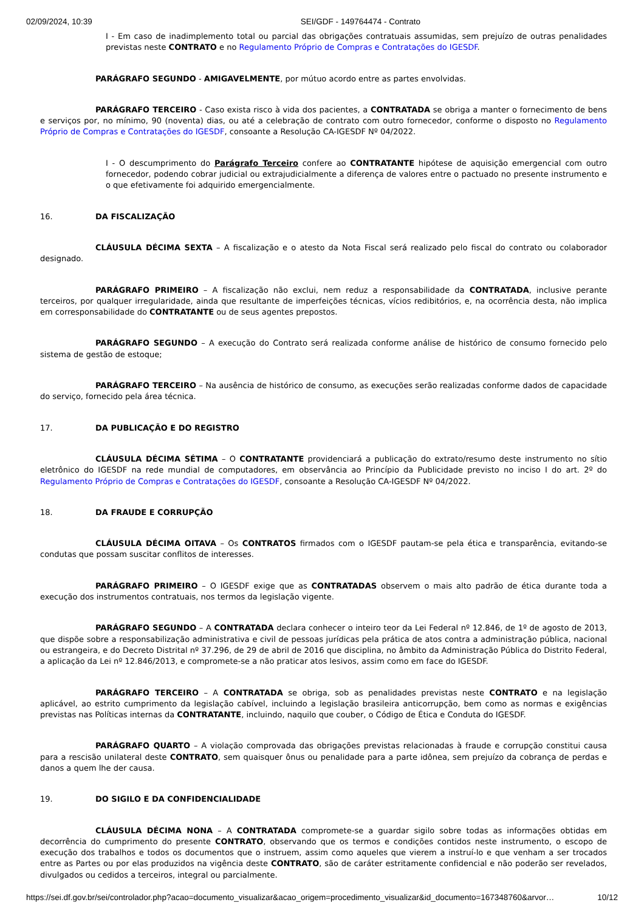02/09/2024, 10:39 SEI/GDF - 149764474 - Contrato
I - Em caso de inadimplemento total ou parcial das obrigações contratuais assumidas, sem prejuízo de outras penalidades previstas neste CONTRATO e no Regulamento Próprio de Compras e Contratações do IGESDF.
PARÁGRAFO SEGUNDO - AMIGAVELMENTE, por mútuo acordo entre as partes envolvidas.
PARÁGRAFO TERCEIRO - Caso exista risco à vida dos pacientes, a CONTRATADA se obriga a manter o fornecimento de bens e serviços por, no mínimo, 90 (noventa) dias, ou até a celebração de contrato com outro fornecedor, conforme o disposto no Regulamento Próprio de Compras e Contratações do IGESDF, consoante a Resolução CA-IGESDF Nº 04/2022.
I - O descumprimento do Parágrafo Terceiro confere ao CONTRATANTE hipótese de aquisição emergencial com outro fornecedor, podendo cobrar judicial ou extrajudicialmente a diferença de valores entre o pactuado no presente instrumento e o que efetivamente foi adquirido emergencialmente.
16. DA FISCALIZAÇÃO
CLÁUSULA DÉCIMA SEXTA – A fiscalização e o atesto da Nota Fiscal será realizado pelo fiscal do contrato ou colaborador designado.
PARÁGRAFO PRIMEIRO – A fiscalização não exclui, nem reduz a responsabilidade da CONTRATADA, inclusive perante terceiros, por qualquer irregularidade, ainda que resultante de imperfeições técnicas, vícios redibitórios, e, na ocorrência desta, não implica em corresponsabilidade do CONTRATANTE ou de seus agentes prepostos.
PARÁGRAFO SEGUNDO – A execução do Contrato será realizada conforme análise de histórico de consumo fornecido pelo sistema de gestão de estoque;
PARÁGRAFO TERCEIRO – Na ausência de histórico de consumo, as execuções serão realizadas conforme dados de capacidade do serviço, fornecido pela área técnica.
17. DA PUBLICAÇÃO E DO REGISTRO
CLÁUSULA DÉCIMA SÉTIMA – O CONTRATANTE providenciará a publicação do extrato/resumo deste instrumento no sítio eletrônico do IGESDF na rede mundial de computadores, em observância ao Princípio da Publicidade previsto no inciso I do art. 2º do Regulamento Próprio de Compras e Contratações do IGESDF, consoante a Resolução CA-IGESDF Nº 04/2022.
18. DA FRAUDE E CORRUPÇÃO
CLÁUSULA DÉCIMA OITAVA – Os CONTRATOS firmados com o IGESDF pautam-se pela ética e transparência, evitando-se condutas que possam suscitar conflitos de interesses.
PARÁGRAFO PRIMEIRO – O IGESDF exige que as CONTRATADAS observem o mais alto padrão de ética durante toda a execução dos instrumentos contratuais, nos termos da legislação vigente.
PARÁGRAFO SEGUNDO – A CONTRATADA declara conhecer o inteiro teor da Lei Federal nº 12.846, de 1º de agosto de 2013, que dispõe sobre a responsabilização administrativa e civil de pessoas jurídicas pela prática de atos contra a administração pública, nacional ou estrangeira, e do Decreto Distrital nº 37.296, de 29 de abril de 2016 que disciplina, no âmbito da Administração Pública do Distrito Federal, a aplicação da Lei nº 12.846/2013, e compromete-se a não praticar atos lesivos, assim como em face do IGESDF.
PARÁGRAFO TERCEIRO – A CONTRATADA se obriga, sob as penalidades previstas neste CONTRATO e na legislação aplicável, ao estrito cumprimento da legislação cabível, incluindo a legislação brasileira anticorrupção, bem como as normas e exigências previstas nas Políticas internas da CONTRATANTE, incluindo, naquilo que couber, o Código de Ética e Conduta do IGESDF.
PARÁGRAFO QUARTO – A violação comprovada das obrigações previstas relacionadas à fraude e corrupção constitui causa para a rescisão unilateral deste CONTRATO, sem quaisquer ônus ou penalidade para a parte idônea, sem prejuízo da cobrança de perdas e danos a quem lhe der causa.
19. DO SIGILO E DA CONFIDENCIALIDADE
CLÁUSULA DÉCIMA NONA – A CONTRATADA compromete-se a guardar sigilo sobre todas as informações obtidas em decorrência do cumprimento do presente CONTRATO, observando que os termos e condições contidos neste instrumento, o escopo de execução dos trabalhos e todos os documentos que o instruem, assim como aqueles que vierem a instruí-lo e que venham a ser trocados entre as Partes ou por elas produzidos na vigência deste CONTRATO, são de caráter estritamente confidencial e não poderão ser revelados, divulgados ou cedidos a terceiros, integral ou parcialmente.
https://sei.df.gov.br/sei/controlador.php?acao=documento_visualizar&acao_origem=procedimento_visualizar&id_documento=167348760&arvor… 10/12